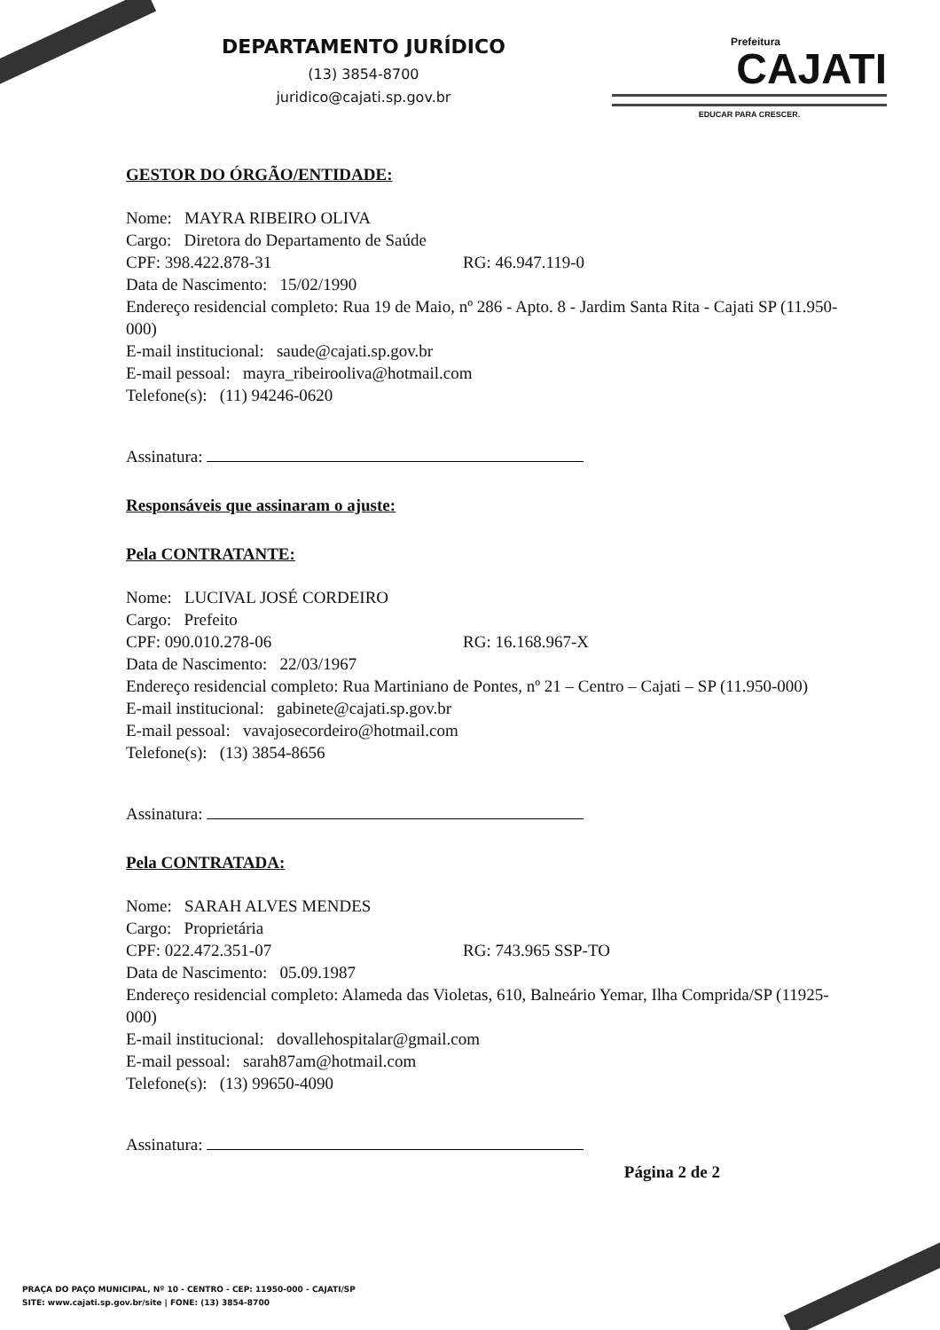DEPARTAMENTO JURÍDICO
(13) 3854-8700
juridico@cajati.sp.gov.br
Prefeitura
CAJATI
EDUCAR PARA CRESCER.
GESTOR DO ÓRGÃO/ENTIDADE:
Nome: MAYRA RIBEIRO OLIVA
Cargo: Diretora do Departamento de Saúde
CPF: 398.422.878-31 RG: 46.947.119-0
Data de Nascimento: 15/02/1990
Endereço residencial completo: Rua 19 de Maio, nº 286 - Apto. 8 - Jardim Santa Rita - Cajati SP (11.950-000)
E-mail institucional: saude@cajati.sp.gov.br
E-mail pessoal: mayra_ribeirooliva@hotmail.com
Telefone(s): (11) 94246-0620
Assinatura:
Responsáveis que assinaram o ajuste:
Pela CONTRATANTE:
Nome: LUCIVAL JOSÉ CORDEIRO
Cargo: Prefeito
CPF: 090.010.278-06 RG: 16.168.967-X
Data de Nascimento: 22/03/1967
Endereço residencial completo: Rua Martiniano de Pontes, nº 21 – Centro – Cajati – SP (11.950-000)
E-mail institucional: gabinete@cajati.sp.gov.br
E-mail pessoal: vavajosecordeiro@hotmail.com
Telefone(s): (13) 3854-8656
Assinatura:
Pela CONTRATADA:
Nome: SARAH ALVES MENDES
Cargo: Proprietária
CPF: 022.472.351-07 RG: 743.965 SSP-TO
Data de Nascimento: 05.09.1987
Endereço residencial completo: Alameda das Violetas, 610, Balneário Yemar, Ilha Comprida/SP (11925-000)
E-mail institucional: dovallehospitalar@gmail.com
E-mail pessoal: sarah87am@hotmail.com
Telefone(s): (13) 99650-4090
Assinatura:
Página 2 de 2
PRAÇA DO PAÇO MUNICIPAL, Nº 10 - CENTRO - CEP: 11950-000 - CAJATI/SP
SITE: www.cajati.sp.gov.br/site | FONE: (13) 3854-8700